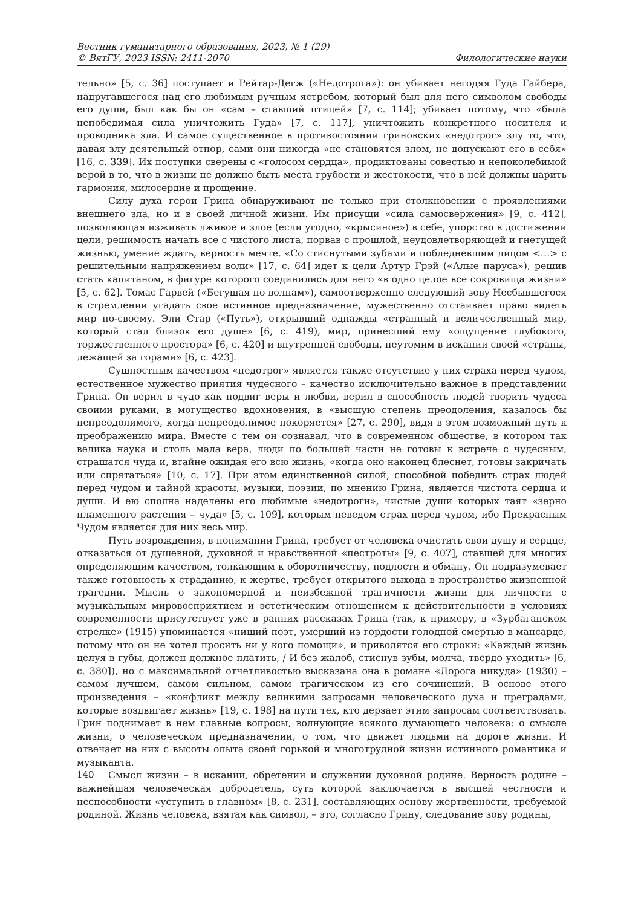Вестник гуманитарного образования, 2023, № 1 (29)
© ВятГУ, 2023 ISSN: 2411-2070 Филологические науки
тельно» [5, с. 36] поступает и Рейтар-Дегж («Недотрога»): он убивает негодяя Гуда Гайбера, надругавшегося над его любимым ручным ястребом, который был для него символом свободы его души, был как бы он «сам – ставший птицей» [7, с. 114]; убивает потому, что «была непобедимая сила уничтожить Гуда» [7, с. 117], уничтожить конкретного носителя и проводника зла. И самое существенное в противостоянии гриновских «недотрог» злу то, что, давая злу деятельный отпор, сами они никогда «не становятся злом, не допускают его в себя» [16, с. 339]. Их поступки сверены с «голосом сердца», продиктованы совестью и непоколебимой верой в то, что в жизни не должно быть места грубости и жестокости, что в ней должны царить гармония, милосердие и прощение.
Силу духа герои Грина обнаруживают не только при столкновении с проявлениями внешнего зла, но и в своей личной жизни. Им присущи «сила самосвержения» [9, с. 412], позволяющая изживать лживое и злое (если угодно, «крысиное») в себе, упорство в достижении цели, решимость начать все с чистого листа, порвав с прошлой, неудовлетворяющей и гнетущей жизнью, умение ждать, верность мечте. «Со стиснутыми зубами и побледневшим лицом <…> с решительным напряжением воли» [17, с. 64] идет к цели Артур Грэй («Алые паруса»), решив стать капитаном, в фигуре которого соединились для него «в одно целое все сокровища жизни» [5, с. 62]. Томас Гарвей («Бегущая по волнам»), самоотверженно следующий зову Несбывшегося в стремлении угадать свое истинное предназначение, мужественно отстаивает право видеть мир по-своему. Эли Стар («Путь»), открывший однажды «странный и величественный мир, который стал близок его душе» [6, с. 419), мир, принесший ему «ощущение глубокого, торжественного простора» [6, с. 420] и внутренней свободы, неутомим в искании своей «страны, лежащей за горами» [6, с. 423].
Сущностным качеством «недотрог» является также отсутствие у них страха перед чудом, естественное мужество приятия чудесного – качество исключительно важное в представлении Грина. Он верил в чудо как подвиг веры и любви, верил в способность людей творить чудеса своими руками, в могущество вдохновения, в «высшую степень преодоления, казалось бы непреодолимого, когда непреодолимое покоряется» [27, с. 290], видя в этом возможный путь к преображению мира. Вместе с тем он сознавал, что в современном обществе, в котором так велика наука и столь мала вера, люди по большей части не готовы к встрече с чудесным, страшатся чуда и, втайне ожидая его всю жизнь, «когда оно наконец блеснет, готовы закричать или спрятаться» [10, с. 17]. При этом единственной силой, способной победить страх людей перед чудом и тайной красоты, музыки, поэзии, по мнению Грина, является чистота сердца и души. И ею сполна наделены его любимые «недотроги», чистые души которых таят «зерно пламенного растения – чуда» [5, с. 109], которым неведом страх перед чудом, ибо Прекрасным Чудом является для них весь мир.
Путь возрождения, в понимании Грина, требует от человека очистить свои душу и сердце, отказаться от душевной, духовной и нравственной «пестроты» [9, с. 407], ставшей для многих определяющим качеством, толкающим к оборотничеству, подлости и обману. Он подразумевает также готовность к страданию, к жертве, требует открытого выхода в пространство жизненной трагедии. Мысль о закономерной и неизбежной трагичности жизни для личности с музыкальным мировосприятием и эстетическим отношением к действительности в условиях современности присутствует уже в ранних рассказах Грина (так, к примеру, в «Зурбаганском стрелке» (1915) упоминается «нищий поэт, умерший из гордости голодной смертью в мансарде, потому что он не хотел просить ни у кого помощи», и приводятся его строки: «Каждый жизнь целуя в губы, должен должное платить, / И без жалоб, стиснув зубы, молча, твердо уходить» [6, с. 380]), но с максимальной отчетливостью высказана она в романе «Дорога никуда» (1930) – самом лучшем, самом сильном, самом трагическом из его сочинений. В основе этого произведения – «конфликт между великими запросами человеческого духа и преградами, которые воздвигает жизнь» [19, с. 198] на пути тех, кто дерзает этим запросам соответствовать. Грин поднимает в нем главные вопросы, волнующие всякого думающего человека: о смысле жизни, о человеческом предназначении, о том, что движет людьми на дороге жизни. И отвечает на них с высоты опыта своей горькой и многотрудной жизни истинного романтика и музыканта.
Смысл жизни – в искании, обретении и служении духовной родине. Верность родине – важнейшая человеческая добродетель, суть которой заключается в высшей честности и неспособности «уступить в главном» [8, с. 231], составляющих основу жертвенности, требуемой родиной. Жизнь человека, взятая как символ, – это, согласно Грину, следование зову родины,
140